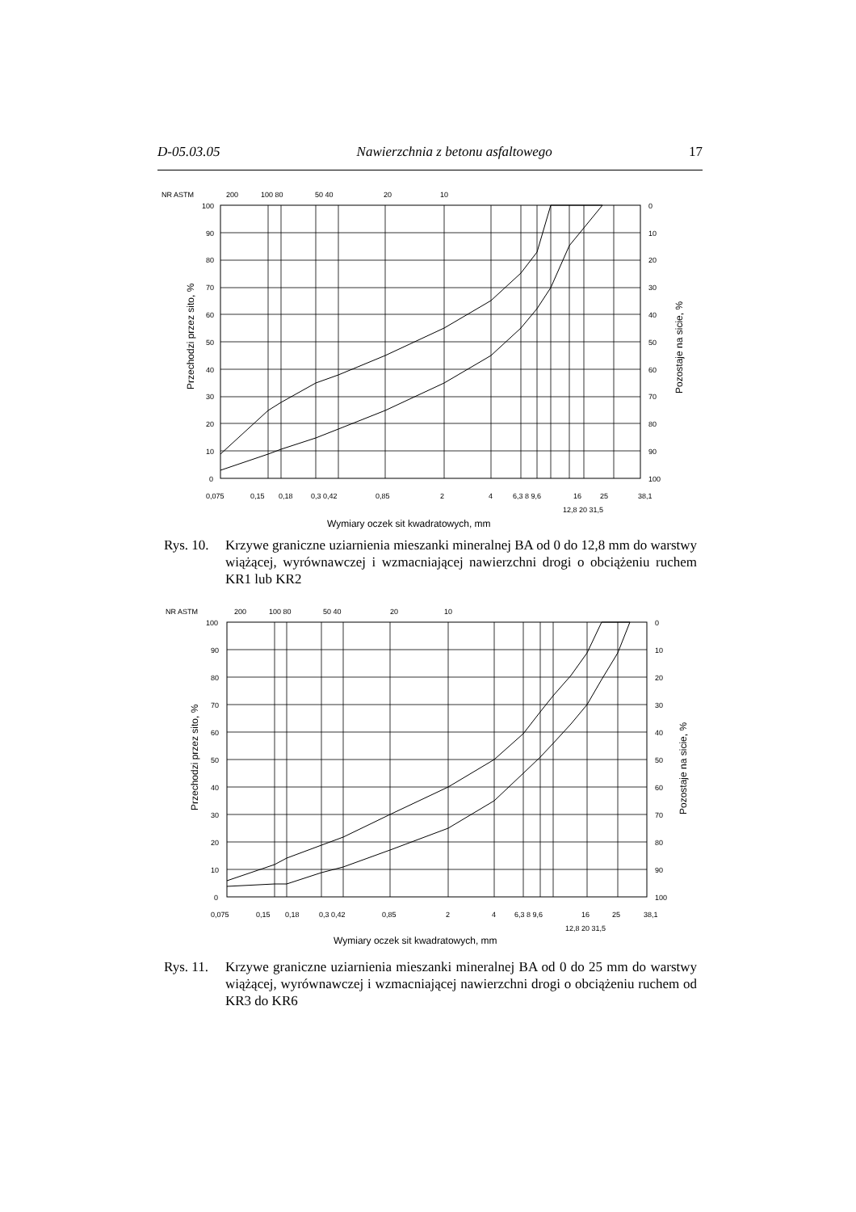D-05.03.05 Nawierzchnia z betonu asfaltowego 17
NR ASTM
200
100 80
50 40
20
10
100
90
80
70
60
50
40
30
20
10
0
0
10
20
30
40
50
60
70
80
90
100
0,075
0,15
0,18
0,3 0,42
0,85
2
4
6,3 8 9,6
16
25
38,1
12,8 20 31,5
Wymiary oczek sit kwadratowych, mm
Przechodzi przez sito, %
Pozostaje na sicie, %
Rys. 10.
Krzywe graniczne uziarnienia mieszanki mineralnej BA od 0 do 12,8 mm do warstwy wiążącej, wyrównawczej i wzmacniającej nawierzchni drogi o obciążeniu ruchem KR1 lub KR2
NR ASTM
200
100 80
50 40
20
10
100
90
80
70
60
50
40
30
20
10
0
0
10
20
30
40
50
60
70
80
90
100
0,075
0,15
0,18
0,3 0,42
0,85
2
4
6,3 8 9,6
16
25
38,1
12,8 20 31,5
Wymiary oczek sit kwadratowych, mm
Przechodzi przez sito, %
Pozostaje na sicie, %
Rys. 11.
Krzywe graniczne uziarnienia mieszanki mineralnej BA od 0 do 25 mm do warstwy wiążącej, wyrównawczej i wzmacniającej nawierzchni drogi o obciążeniu ruchem od KR3 do KR6